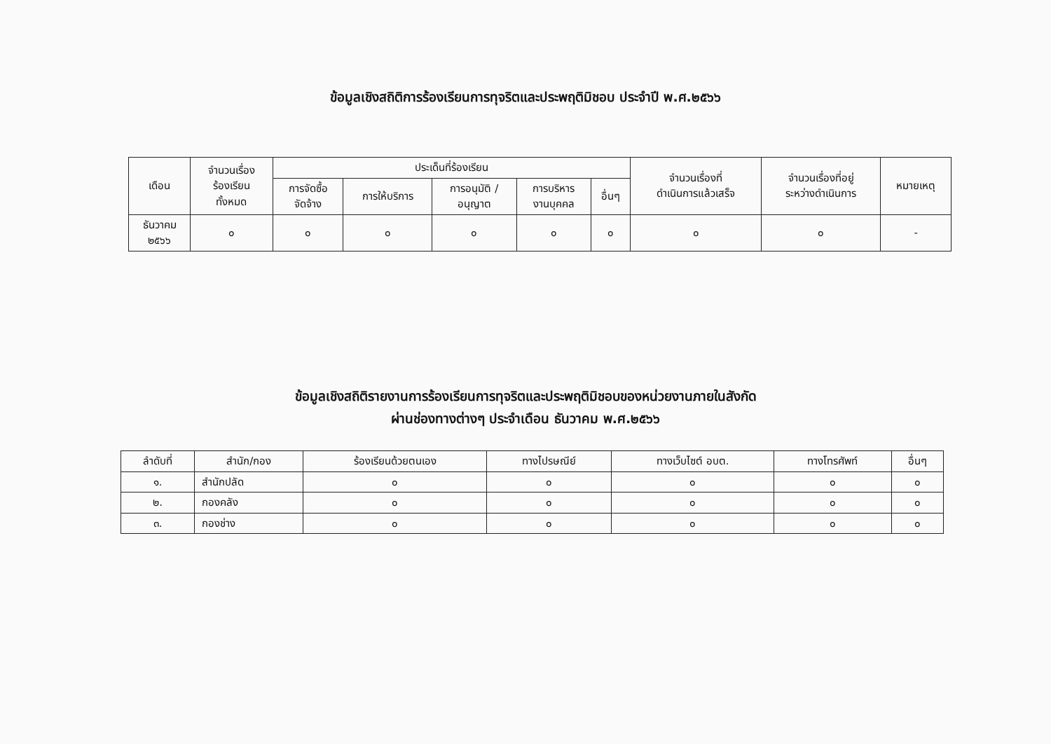ข้อมูลเชิงสถิติการร้องเรียนการทุจริตและประพฤติมิชอบ ประจำปี พ.ศ.๒๕๖๖
| เดือน | จำนวนเรื่อง ร้องเรียน ทั้งหมด | ประเด็นที่ร้องเรียน | | | | | จำนวนเรื่องที่ ดำเนินการแล้วเสร็จ | จำนวนเรื่องที่อยู่ ระหว่างดำเนินการ | หมายเหตุ |
| --- | --- | --- | --- | --- | --- | --- | --- | --- | --- |
| | | การจัดซื้อ จัดจ้าง | การให้บริการ | การอนุมัติ / อนุญาต | การบริหาร งานบุคคล | อื่นๆ | | | |
| ธันวาคม ๒๕๖๖ | ๐ | ๐ | ๐ | ๐ | ๐ | ๐ | ๐ | ๐ | - |
ข้อมูลเชิงสถิติรายงานการร้องเรียนการทุจริตและประพฤติมิชอบของหน่วยงานภายในสังกัด
ผ่านช่องทางต่างๆ ประจำเดือน ธันวาคม พ.ศ.๒๕๖๖
| ลำดับที่ | สำนัก/กอง | ร้องเรียนด้วยตนเอง | ทางไปรษณีย์ | ทางเว็บไซต์ อบต. | ทางโทรศัพท์ | อื่นๆ |
| --- | --- | --- | --- | --- | --- | --- |
| ๑. | สำนักปลัด | ๐ | ๐ | ๐ | ๐ | ๐ |
| ๒. | กองคลัง | ๐ | ๐ | ๐ | ๐ | ๐ |
| ๓. | กองช่าง | ๐ | ๐ | ๐ | ๐ | ๐ |